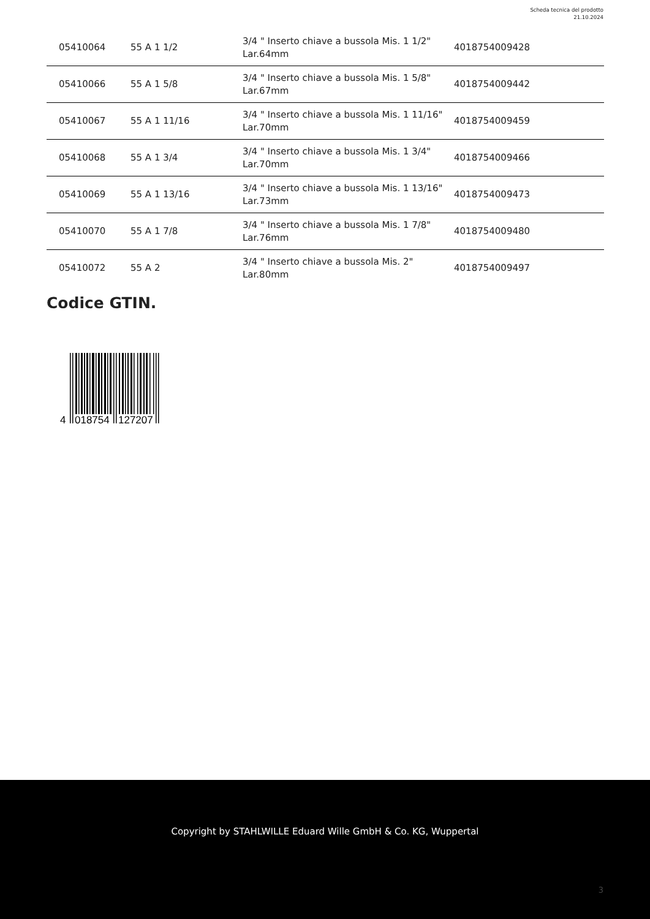Scheda tecnica del prodotto
21.10.2024
| 05410064 | 55 A 1 1/2 | 3/4 " Inserto chiave a bussola Mis. 1 1/2" Lar.64mm | 4018754009428 |
| 05410066 | 55 A 1 5/8 | 3/4 " Inserto chiave a bussola Mis. 1 5/8" Lar.67mm | 4018754009442 |
| 05410067 | 55 A 1 11/16 | 3/4 " Inserto chiave a bussola Mis. 1 11/16" Lar.70mm | 4018754009459 |
| 05410068 | 55 A 1 3/4 | 3/4 " Inserto chiave a bussola Mis. 1 3/4" Lar.70mm | 4018754009466 |
| 05410069 | 55 A 1 13/16 | 3/4 " Inserto chiave a bussola Mis. 1 13/16" Lar.73mm | 4018754009473 |
| 05410070 | 55 A 1 7/8 | 3/4 " Inserto chiave a bussola Mis. 1 7/8" Lar.76mm | 4018754009480 |
| 05410072 | 55 A 2 | 3/4 " Inserto chiave a bussola Mis. 2" Lar.80mm | 4018754009497 |
Codice GTIN.
4
018754
127207
Copyright by STAHLWILLE Eduard Wille GmbH & Co. KG, Wuppertal
3